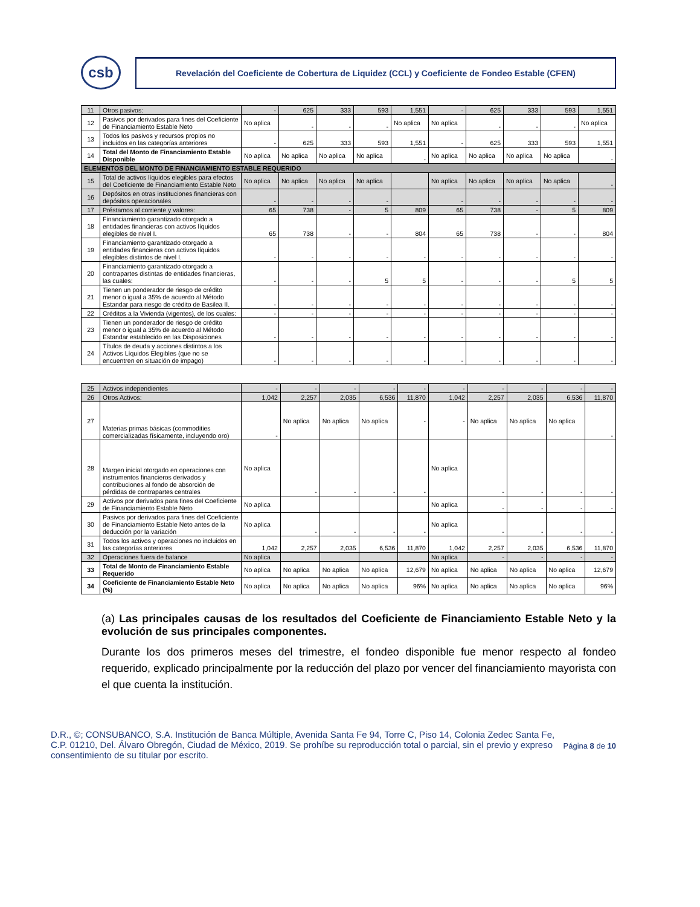csb
Revelación del Coeficiente de Cobertura de Liquidez (CCL) y Coeficiente de Fondeo Estable (CFEN)
| 11 | Otros pasivos: | - | 625 | 333 | 593 | 1,551 | - | 625 | 333 | 593 | 1,551 |
| 12 | Pasivos por derivados para fines del Coeficiente de Financiamiento Estable Neto | No aplica | - | - | - | No aplica | No aplica | - | - | - | No aplica |
| 13 | Todos los pasivos y recursos propios no incluidos en las categorías anteriores | - | 625 | 333 | 593 | 1,551 | - | 625 | 333 | 593 | 1,551 |
| 14 | Total del Monto de Financiamiento Estable Disponible | No aplica | No aplica | No aplica | No aplica | - | No aplica | No aplica | No aplica | No aplica | - |
| ELEMENTOS DEL MONTO DE FINANCIAMIENTO ESTABLE REQUERIDO | | | | | | | | | | | |
| 15 | Total de activos líquidos elegibles para efectos del Coeficiente de Financiamiento Estable Neto | No aplica | No aplica | No aplica | No aplica | | No aplica | No aplica | No aplica | No aplica | - |
| 16 | Depósitos en otras instituciones financieras con depósitos operacionales | - | - | - | - | | - | - | - | - | - |
| 17 | Préstamos al corriente y valores: | 65 | 738 | - | 5 | 809 | 65 | 738 | - | 5 | 809 |
| 18 | Financiamiento garantizado otorgado a entidades financieras con activos líquidos elegibles de nivel I. | 65 | 738 | - | - | 804 | 65 | 738 | - | - | 804 |
| 19 | Financiamiento garantizado otorgado a entidades financieras con activos líquidos elegibles distintos de nivel I. | - | - | - | - | - | - | - | - | - | - |
| 20 | Financiamiento garantizado otorgado a contrapartes distintas de entidades financieras, las cuales: | - | - | - | 5 | 5 | - | - | - | 5 | 5 |
| 21 | Tienen un ponderador de riesgo de crédito menor o igual a 35% de acuerdo al Método Estandar para riesgo de crédito de Basilea II. | - | - | - | - | - | - | - | - | - | - |
| 22 | Créditos a la Vivienda (vigentes), de los cuales: | - | - | - | - | - | - | - | - | - | - |
| 23 | Tienen un ponderador de riesgo de crédito menor o igual a 35% de acuerdo al Método Estandar establecido en las Disposiciones | - | - | - | - | - | - | - | - | - | - |
| 24 | Títulos de deuda y acciones distintos a los Activos Líquidos Elegibles (que no se encuentren en situación de impago) | - | - | - | - | - | - | - | - | - | - |
| 25 | Activos independientes | - | - | - | - | - | - | - | - | - | - |
| 26 | Otros Activos: | 1,042 | 2,257 | 2,035 | 6,536 | 11,870 | 1,042 | 2,257 | 2,035 | 6,536 | 11,870 |
| 27 | Materias primas básicas (commodities comercializadas físicamente, incluyendo oro) | - | No aplica | No aplica | No aplica | - | - | No aplica | No aplica | No aplica | - |
| 28 | Margen inicial otorgado en operaciones con instrumentos financieros derivados y contribuciones al fondo de absorción de pérdidas de contrapartes centrales | No aplica | - | - | - | - | No aplica | - | - | - | - |
| 29 | Activos por derivados para fines del Coeficiente de Financiamiento Estable Neto | No aplica | | | | | No aplica | - | - | - | - |
| 30 | Pasivos por derivados para fines del Coeficiente de Financiamiento Estable Neto antes de la deducción por la variación | No aplica | - | - | - | - | No aplica | - | - | - | - |
| 31 | Todos los activos y operaciones no incluidos en las categorías anteriores | 1,042 | 2,257 | 2,035 | 6,536 | 11,870 | 1,042 | 2,257 | 2,035 | 6,536 | 11,870 |
| 32 | Operaciones fuera de balance | No aplica | | | | | No aplica | - | - | - | - |
| 33 | Total de Monto de Financiamiento Estable Requerido | No aplica | No aplica | No aplica | No aplica | 12,679 | No aplica | No aplica | No aplica | No aplica | 12,679 |
| 34 | Coeficiente de Financiamiento Estable Neto (%) | No aplica | No aplica | No aplica | No aplica | 96% | No aplica | No aplica | No aplica | No aplica | 96% |
(a) Las principales causas de los resultados del Coeficiente de Financiamiento Estable Neto y la evolución de sus principales componentes.
Durante los dos primeros meses del trimestre, el fondeo disponible fue menor respecto al fondeo requerido, explicado principalmente por la reducción del plazo por vencer del financiamiento mayorista con el que cuenta la institución.
D.R., ©; CONSUBANCO, S.A. Institución de Banca Múltiple, Avenida Santa Fe 94, Torre C, Piso 14, Colonia Zedec Santa Fe, C.P. 01210, Del. Álvaro Obregón, Ciudad de México, 2019. Se prohíbe su reproducción total o parcial, sin el previo y expreso consentimiento de su titular por escrito.
Página 8 de 10